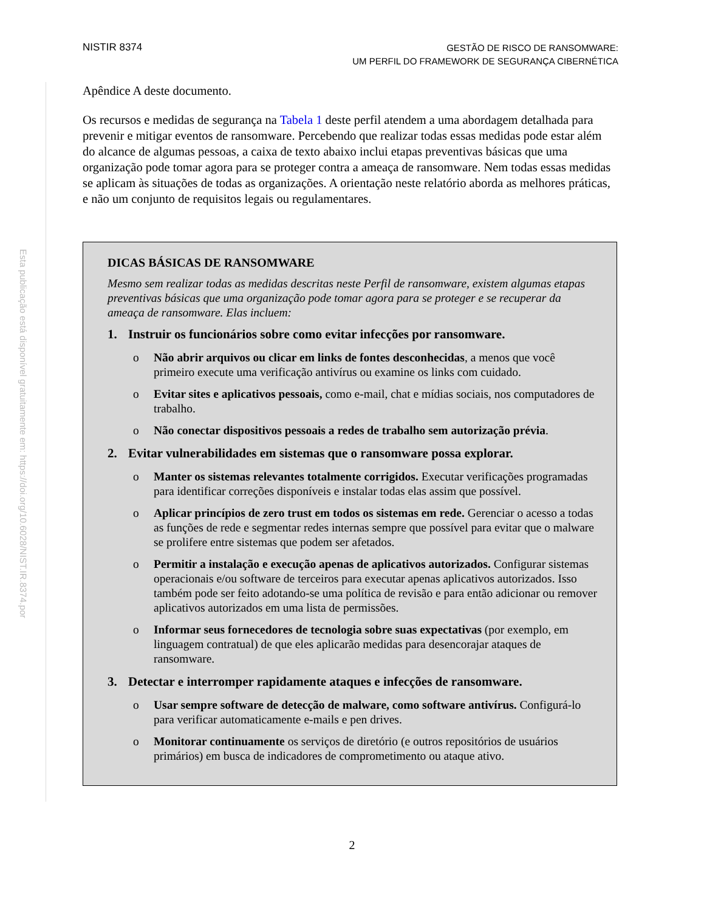NISTIR 8374
GESTÃO DE RISCO DE RANSOMWARE:
UM PERFIL DO FRAMEWORK DE SEGURANÇA CIBERNÉTICA
Esta publicação está disponível gratuitamente em: https://doi.org/10.6028/NIST.IR.8374.por
Apêndice A deste documento.
Os recursos e medidas de segurança na Tabela 1 deste perfil atendem a uma abordagem detalhada para prevenir e mitigar eventos de ransomware. Percebendo que realizar todas essas medidas pode estar além do alcance de algumas pessoas, a caixa de texto abaixo inclui etapas preventivas básicas que uma organização pode tomar agora para se proteger contra a ameaça de ransomware. Nem todas essas medidas se aplicam às situações de todas as organizações. A orientação neste relatório aborda as melhores práticas, e não um conjunto de requisitos legais ou regulamentares.
DICAS BÁSICAS DE RANSOMWARE
Mesmo sem realizar todas as medidas descritas neste Perfil de ransomware, existem algumas etapas preventivas básicas que uma organização pode tomar agora para se proteger e se recuperar da ameaça de ransomware. Elas incluem:
1. Instruir os funcionários sobre como evitar infecções por ransomware.
o Não abrir arquivos ou clicar em links de fontes desconhecidas, a menos que você primeiro execute uma verificação antivírus ou examine os links com cuidado.
o Evitar sites e aplicativos pessoais, como e-mail, chat e mídias sociais, nos computadores de trabalho.
o Não conectar dispositivos pessoais a redes de trabalho sem autorização prévia.
2. Evitar vulnerabilidades em sistemas que o ransomware possa explorar.
o Manter os sistemas relevantes totalmente corrigidos. Executar verificações programadas para identificar correções disponíveis e instalar todas elas assim que possível.
o Aplicar princípios de zero trust em todos os sistemas em rede. Gerenciar o acesso a todas as funções de rede e segmentar redes internas sempre que possível para evitar que o malware se prolifere entre sistemas que podem ser afetados.
o Permitir a instalação e execução apenas de aplicativos autorizados. Configurar sistemas operacionais e/ou software de terceiros para executar apenas aplicativos autorizados. Isso também pode ser feito adotando-se uma política de revisão e para então adicionar ou remover aplicativos autorizados em uma lista de permissões.
o Informar seus fornecedores de tecnologia sobre suas expectativas (por exemplo, em linguagem contratual) de que eles aplicarão medidas para desencorajar ataques de ransomware.
3. Detectar e interromper rapidamente ataques e infecções de ransomware.
o Usar sempre software de detecção de malware, como software antivírus. Configurá-lo para verificar automaticamente e-mails e pen drives.
o Monitorar continuamente os serviços de diretório (e outros repositórios de usuários primários) em busca de indicadores de comprometimento ou ataque ativo.
2